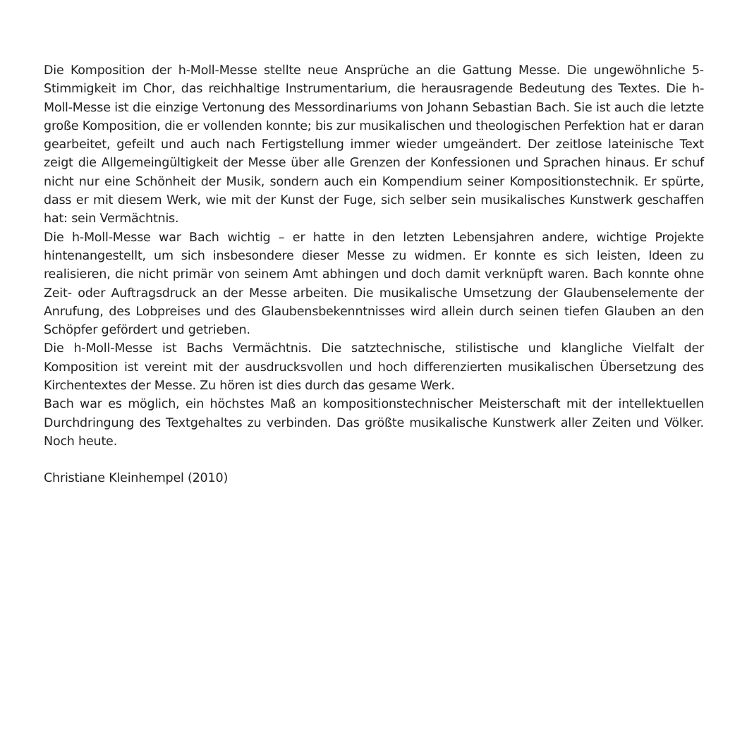Die Komposition der h-Moll-Messe stellte neue Ansprüche an die Gattung Messe. Die ungewöhnliche 5-Stimmigkeit im Chor, das reichhaltige Instrumentarium, die herausragende Bedeutung des Textes. Die h-Moll-Messe ist die einzige Vertonung des Messordinariums von Johann Sebastian Bach. Sie ist auch die letzte große Komposition, die er vollenden konnte; bis zur musikalischen und theologischen Perfektion hat er daran gearbeitet, gefeilt und auch nach Fertigstellung immer wieder umgeändert. Der zeitlose lateinische Text zeigt die Allgemeingültigkeit der Messe über alle Grenzen der Konfessionen und Sprachen hinaus. Er schuf nicht nur eine Schönheit der Musik, sondern auch ein Kompendium seiner Kompositionstechnik. Er spürte, dass er mit diesem Werk, wie mit der Kunst der Fuge, sich selber sein musikalisches Kunstwerk geschaffen hat: sein Vermächtnis.
Die h-Moll-Messe war Bach wichtig – er hatte in den letzten Lebensjahren andere, wichtige Projekte hintenangestellt, um sich insbesondere dieser Messe zu widmen. Er konnte es sich leisten, Ideen zu realisieren, die nicht primär von seinem Amt abhingen und doch damit verknüpft waren. Bach konnte ohne Zeit- oder Auftragsdruck an der Messe arbeiten. Die musikalische Umsetzung der Glaubenselemente der Anrufung, des Lobpreises und des Glaubensbekenntnisses wird allein durch seinen tiefen Glauben an den Schöpfer gefördert und getrieben.
Die h-Moll-Messe ist Bachs Vermächtnis. Die satztechnische, stilistische und klangliche Vielfalt der Komposition ist vereint mit der ausdrucksvollen und hoch differenzierten musikalischen Übersetzung des Kirchentextes der Messe. Zu hören ist dies durch das gesame Werk.
Bach war es möglich, ein höchstes Maß an kompositionstechnischer Meisterschaft mit der intellektuellen Durchdringung des Textgehaltes zu verbinden. Das größte musikalische Kunstwerk aller Zeiten und Völker. Noch heute.
Christiane Kleinhempel (2010)